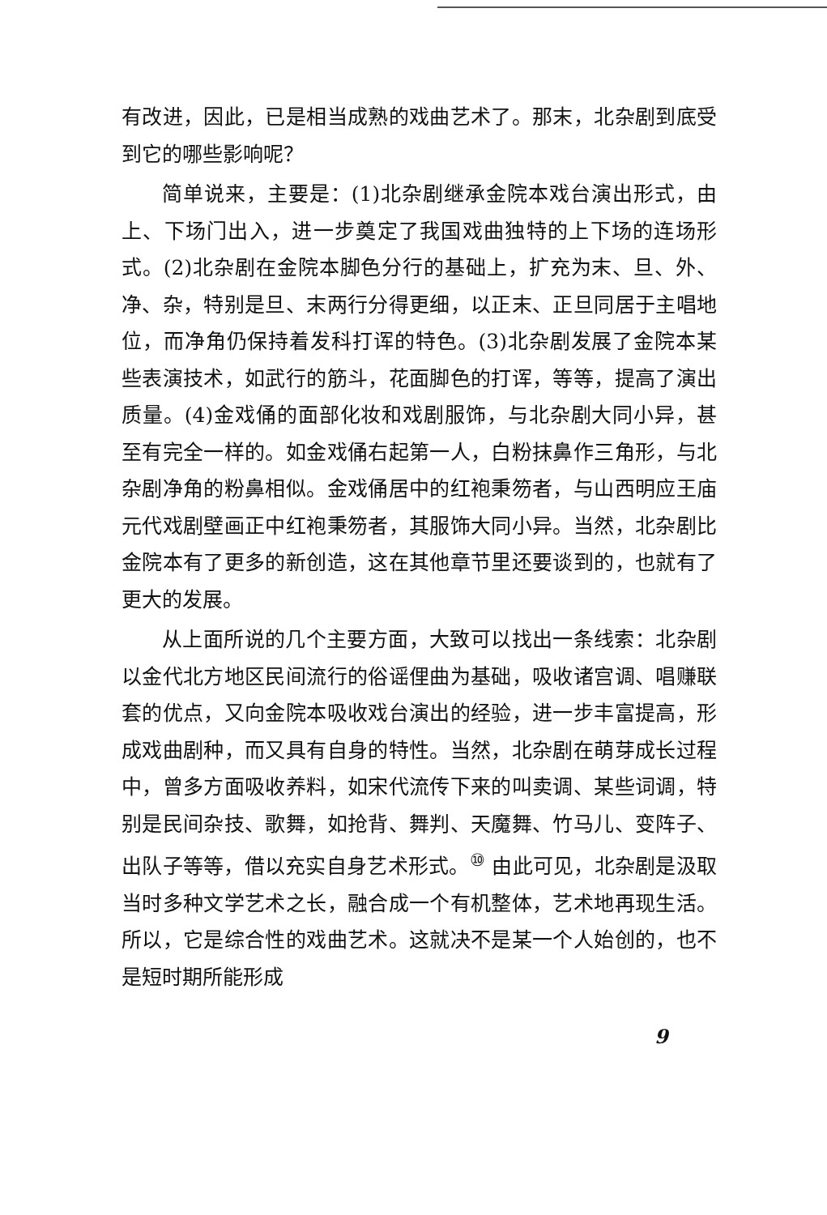有改进，因此，已是相当成熟的戏曲艺术了。那末，北杂剧到底受到它的哪些影响呢？
简单说来，主要是：(1)北杂剧继承金院本戏台演出形式，由上、下场门出入，进一步奠定了我国戏曲独特的上下场的连场形式。(2)北杂剧在金院本脚色分行的基础上，扩充为末、旦、外、净、杂，特别是旦、末两行分得更细，以正末、正旦同居于主唱地位，而净角仍保持着发科打诨的特色。(3)北杂剧发展了金院本某些表演技术，如武行的筋斗，花面脚色的打诨，等等，提高了演出质量。(4)金戏俑的面部化妆和戏剧服饰，与北杂剧大同小异，甚至有完全一样的。如金戏俑右起第一人，白粉抹鼻作三角形，与北杂剧净角的粉鼻相似。金戏俑居中的红袍秉笏者，与山西明应王庙元代戏剧壁画正中红袍秉笏者，其服饰大同小异。当然，北杂剧比金院本有了更多的新创造，这在其他章节里还要谈到的，也就有了更大的发展。
从上面所说的几个主要方面，大致可以找出一条线索：北杂剧以金代北方地区民间流行的俗谣俚曲为基础，吸收诸宫调、唱赚联套的优点，又向金院本吸收戏台演出的经验，进一步丰富提高，形成戏曲剧种，而又具有自身的特性。当然，北杂剧在萌芽成长过程中，曾多方面吸收养料，如宋代流传下来的叫卖调、某些词调，特别是民间杂技、歌舞，如抢背、舞判、天魔舞、竹马儿、变阵子、出队子等等，借以充实自身艺术形式。<sup>⑩</sup> 由此可见，北杂剧是汲取当时多种文学艺术之长，融合成一个有机整体，艺术地再现生活。所以，它是综合性的戏曲艺术。这就决不是某一个人始创的，也不是短时期所能形成
9